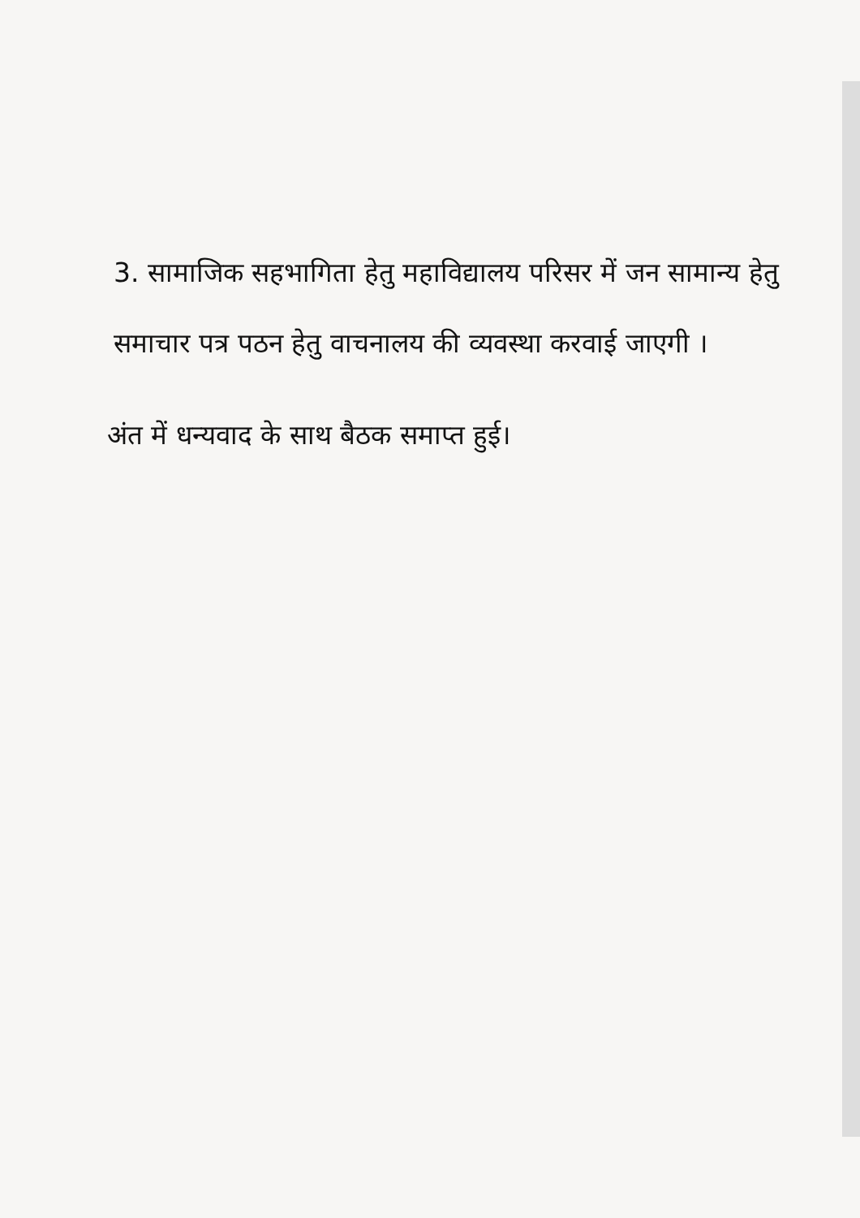3. सामाजिक सहभागिता हेतु महाविद्यालय परिसर में जन सामान्य हेतु समाचार पत्र पठन हेतु वाचनालय की व्यवस्था करवाई जाएगी ।
अंत में धन्यवाद के साथ बैठक समाप्त हुई।